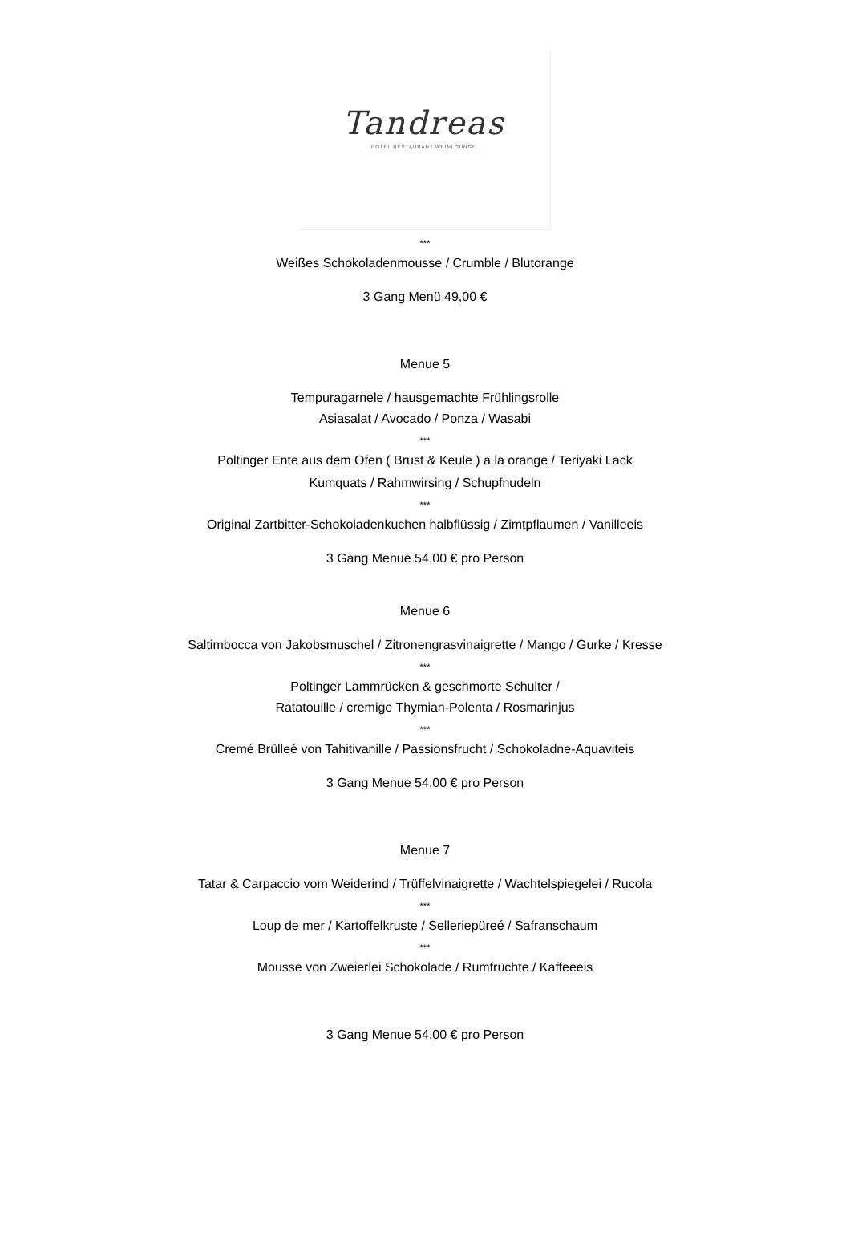Tandreas
HOTEL RESTAURANT WEINLOUNGE
***
Weißes Schokoladenmousse / Crumble / Blutorange
3 Gang Menü 49,00 €
Menue 5
Tempuragarnele / hausgemachte Frühlingsrolle
Asiasalat / Avocado / Ponza / Wasabi
***
Poltinger Ente aus dem Ofen ( Brust & Keule ) a la orange / Teriyaki Lack
Kumquats / Rahmwirsing / Schupfnudeln
***
Original Zartbitter-Schokoladenkuchen halbflüssig / Zimtpflaumen / Vanilleeis
3 Gang Menue 54,00 € pro Person
Menue 6
Saltimbocca von Jakobsmuschel / Zitronengrasvinaigrette / Mango / Gurke / Kresse
***
Poltinger Lammrücken & geschmorte Schulter /
Ratatouille / cremige Thymian-Polenta / Rosmarinjus
***
Cremé Brûlleé von Tahitivanille / Passionsfrucht / Schokoladne-Aquaviteis
3 Gang Menue 54,00 € pro Person
Menue 7
Tatar & Carpaccio vom Weiderind / Trüffelvinaigrette / Wachtelspiegelei / Rucola
***
Loup de mer / Kartoffelkruste / Selleriepüreé / Safranschaum
***
Mousse von Zweierlei Schokolade / Rumfrüchte / Kaffeeeis
3 Gang Menue 54,00 € pro Person